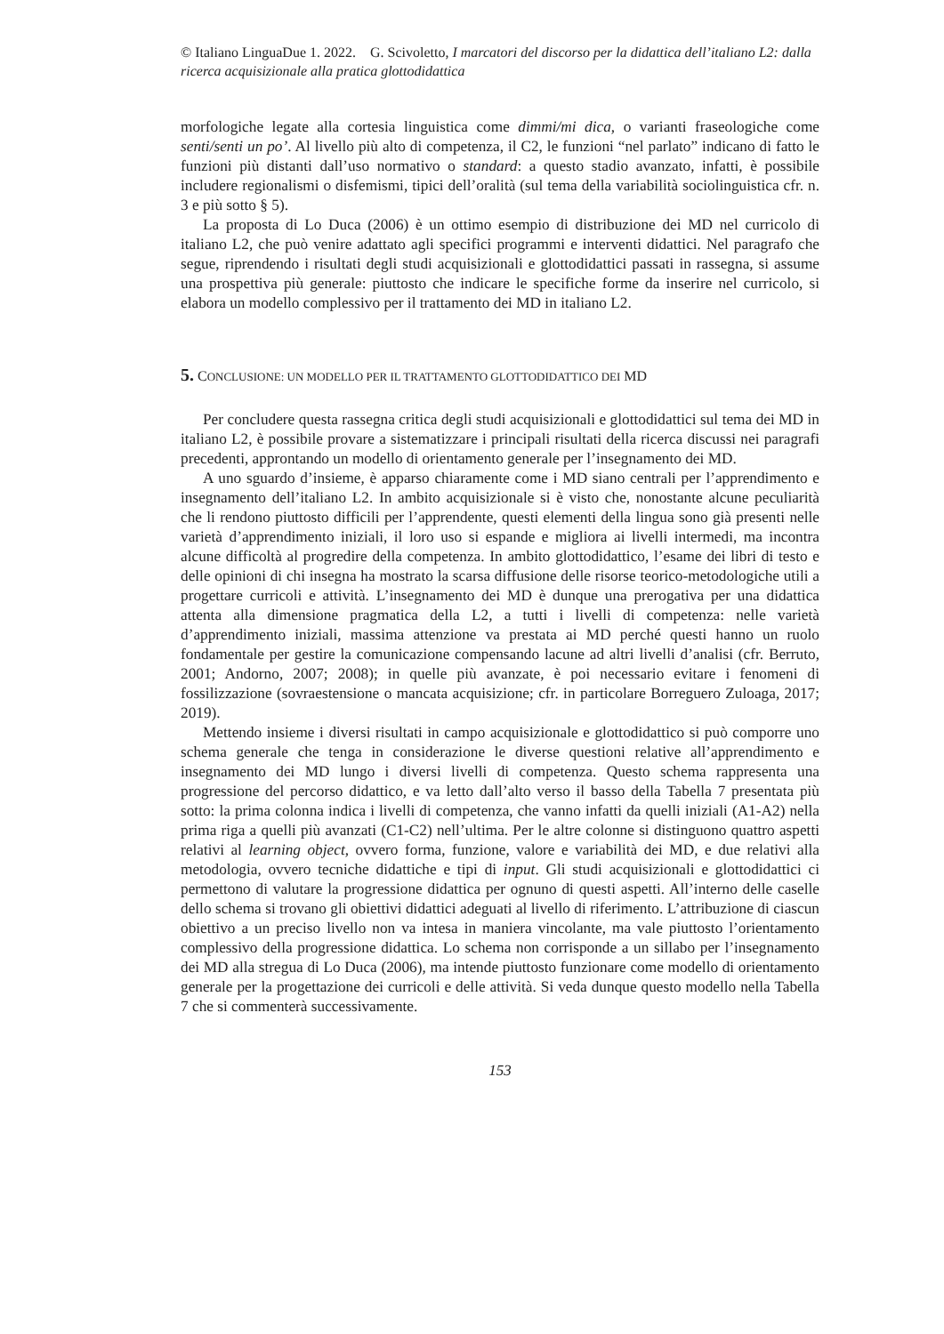© Italiano LinguaDue 1. 2022. G. Scivoletto, I marcatori del discorso per la didattica dell’italiano L2: dalla ricerca acquisizionale alla pratica glottodidattica
morfologiche legate alla cortesia linguistica come dimmi/mi dica, o varianti fraseologiche come senti/senti un po’. Al livello più alto di competenza, il C2, le funzioni “nel parlato” indicano di fatto le funzioni più distanti dall’uso normativo o standard: a questo stadio avanzato, infatti, è possibile includere regionalismi o disfemismi, tipici dell’oralità (sul tema della variabilità sociolinguistica cfr. n. 3 e più sotto § 5).
La proposta di Lo Duca (2006) è un ottimo esempio di distribuzione dei MD nel curricolo di italiano L2, che può venire adattato agli specifici programmi e interventi didattici. Nel paragrafo che segue, riprendendo i risultati degli studi acquisizionali e glottodidattici passati in rassegna, si assume una prospettiva più generale: piuttosto che indicare le specifiche forme da inserire nel curricolo, si elabora un modello complessivo per il trattamento dei MD in italiano L2.
5. CONCLUSIONE: UN MODELLO PER IL TRATTAMENTO GLOTTODIDATTICO DEI MD
Per concludere questa rassegna critica degli studi acquisizionali e glottodidattici sul tema dei MD in italiano L2, è possibile provare a sistematizzare i principali risultati della ricerca discussi nei paragrafi precedenti, approntando un modello di orientamento generale per l’insegnamento dei MD.
A uno sguardo d’insieme, è apparso chiaramente come i MD siano centrali per l’apprendimento e insegnamento dell’italiano L2. In ambito acquisizionale si è visto che, nonostante alcune peculiarità che li rendono piuttosto difficili per l’apprendente, questi elementi della lingua sono già presenti nelle varietà d’apprendimento iniziali, il loro uso si espande e migliora ai livelli intermedi, ma incontra alcune difficoltà al progredire della competenza. In ambito glottodidattico, l’esame dei libri di testo e delle opinioni di chi insegna ha mostrato la scarsa diffusione delle risorse teorico-metodologiche utili a progettare curricoli e attività. L’insegnamento dei MD è dunque una prerogativa per una didattica attenta alla dimensione pragmatica della L2, a tutti i livelli di competenza: nelle varietà d’apprendimento iniziali, massima attenzione va prestata ai MD perché questi hanno un ruolo fondamentale per gestire la comunicazione compensando lacune ad altri livelli d’analisi (cfr. Berruto, 2001; Andorno, 2007; 2008); in quelle più avanzate, è poi necessario evitare i fenomeni di fossilizzazione (sovraestensione o mancata acquisizione; cfr. in particolare Borreguero Zuloaga, 2017; 2019).
Mettendo insieme i diversi risultati in campo acquisizionale e glottodidattico si può comporre uno schema generale che tenga in considerazione le diverse questioni relative all’apprendimento e insegnamento dei MD lungo i diversi livelli di competenza. Questo schema rappresenta una progressione del percorso didattico, e va letto dall’alto verso il basso della Tabella 7 presentata più sotto: la prima colonna indica i livelli di competenza, che vanno infatti da quelli iniziali (A1-A2) nella prima riga a quelli più avanzati (C1-C2) nell’ultima. Per le altre colonne si distinguono quattro aspetti relativi al learning object, ovvero forma, funzione, valore e variabilità dei MD, e due relativi alla metodologia, ovvero tecniche didattiche e tipi di input. Gli studi acquisizionali e glottodidattici ci permettono di valutare la progressione didattica per ognuno di questi aspetti. All’interno delle caselle dello schema si trovano gli obiettivi didattici adeguati al livello di riferimento. L’attribuzione di ciascun obiettivo a un preciso livello non va intesa in maniera vincolante, ma vale piuttosto l’orientamento complessivo della progressione didattica. Lo schema non corrisponde a un sillabo per l’insegnamento dei MD alla stregua di Lo Duca (2006), ma intende piuttosto funzionare come modello di orientamento generale per la progettazione dei curricoli e delle attività. Si veda dunque questo modello nella Tabella 7 che si commenterà successivamente.
153